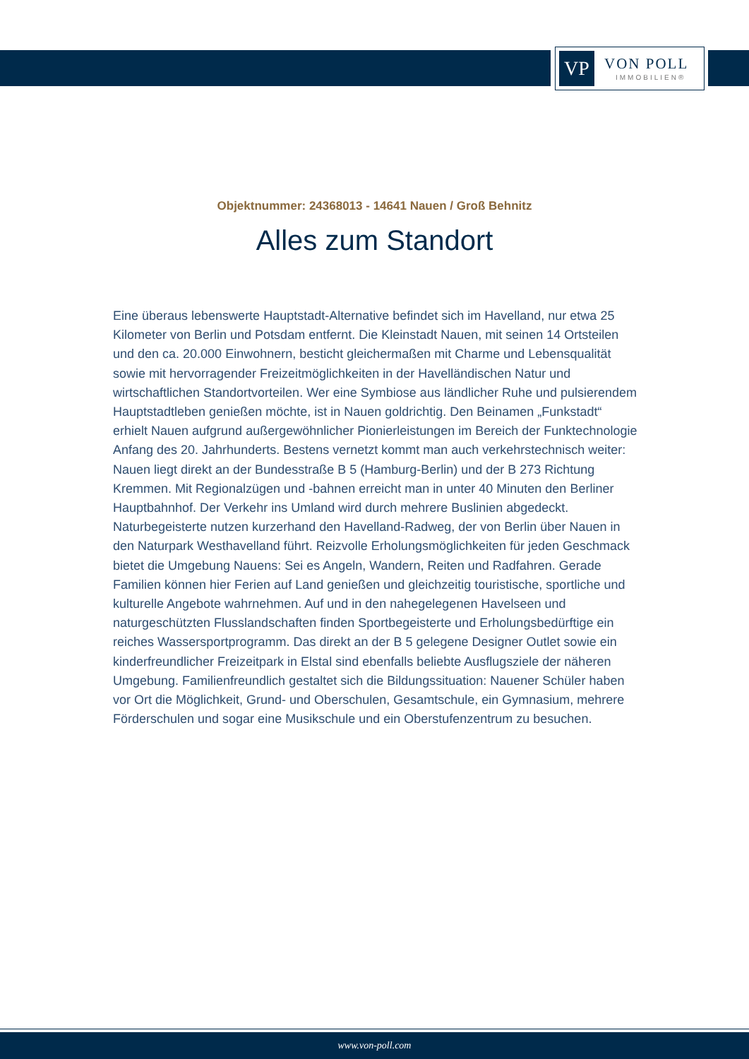VP
VON POLL
IMMOBILIEN®
Objektnummer: 24368013 - 14641 Nauen / Groß Behnitz
Alles zum Standort
Eine überaus lebenswerte Hauptstadt-Alternative befindet sich im Havelland, nur etwa 25 Kilometer von Berlin und Potsdam entfernt. Die Kleinstadt Nauen, mit seinen 14 Ortsteilen und den ca. 20.000 Einwohnern, besticht gleichermaßen mit Charme und Lebensqualität sowie mit hervorragender Freizeitmöglichkeiten in der Havelländischen Natur und wirtschaftlichen Standortvorteilen. Wer eine Symbiose aus ländlicher Ruhe und pulsierendem Hauptstadtleben genießen möchte, ist in Nauen goldrichtig. Den Beinamen „Funkstadt“ erhielt Nauen aufgrund außergewöhnlicher Pionierleistungen im Bereich der Funktechnologie Anfang des 20. Jahrhunderts. Bestens vernetzt kommt man auch verkehrstechnisch weiter: Nauen liegt direkt an der Bundesstraße B 5 (Hamburg-Berlin) und der B 273 Richtung Kremmen. Mit Regionalzügen und -bahnen erreicht man in unter 40 Minuten den Berliner Hauptbahnhof. Der Verkehr ins Umland wird durch mehrere Buslinien abgedeckt. Naturbegeisterte nutzen kurzerhand den Havelland-Radweg, der von Berlin über Nauen in den Naturpark Westhavelland führt. Reizvolle Erholungsmöglichkeiten für jeden Geschmack bietet die Umgebung Nauens: Sei es Angeln, Wandern, Reiten und Radfahren. Gerade Familien können hier Ferien auf Land genießen und gleichzeitig touristische, sportliche und kulturelle Angebote wahrnehmen. Auf und in den nahegelegenen Havelseen und naturgeschützten Flusslandschaften finden Sportbegeisterte und Erholungsbedürftige ein reiches Wassersportprogramm. Das direkt an der B 5 gelegene Designer Outlet sowie ein kinderfreundlicher Freizeitpark in Elstal sind ebenfalls beliebte Ausflugsziele der näheren Umgebung. Familienfreundlich gestaltet sich die Bildungssituation: Nauener Schüler haben vor Ort die Möglichkeit, Grund- und Oberschulen, Gesamtschule, ein Gymnasium, mehrere Förderschulen und sogar eine Musikschule und ein Oberstufenzentrum zu besuchen.
www.von-poll.com